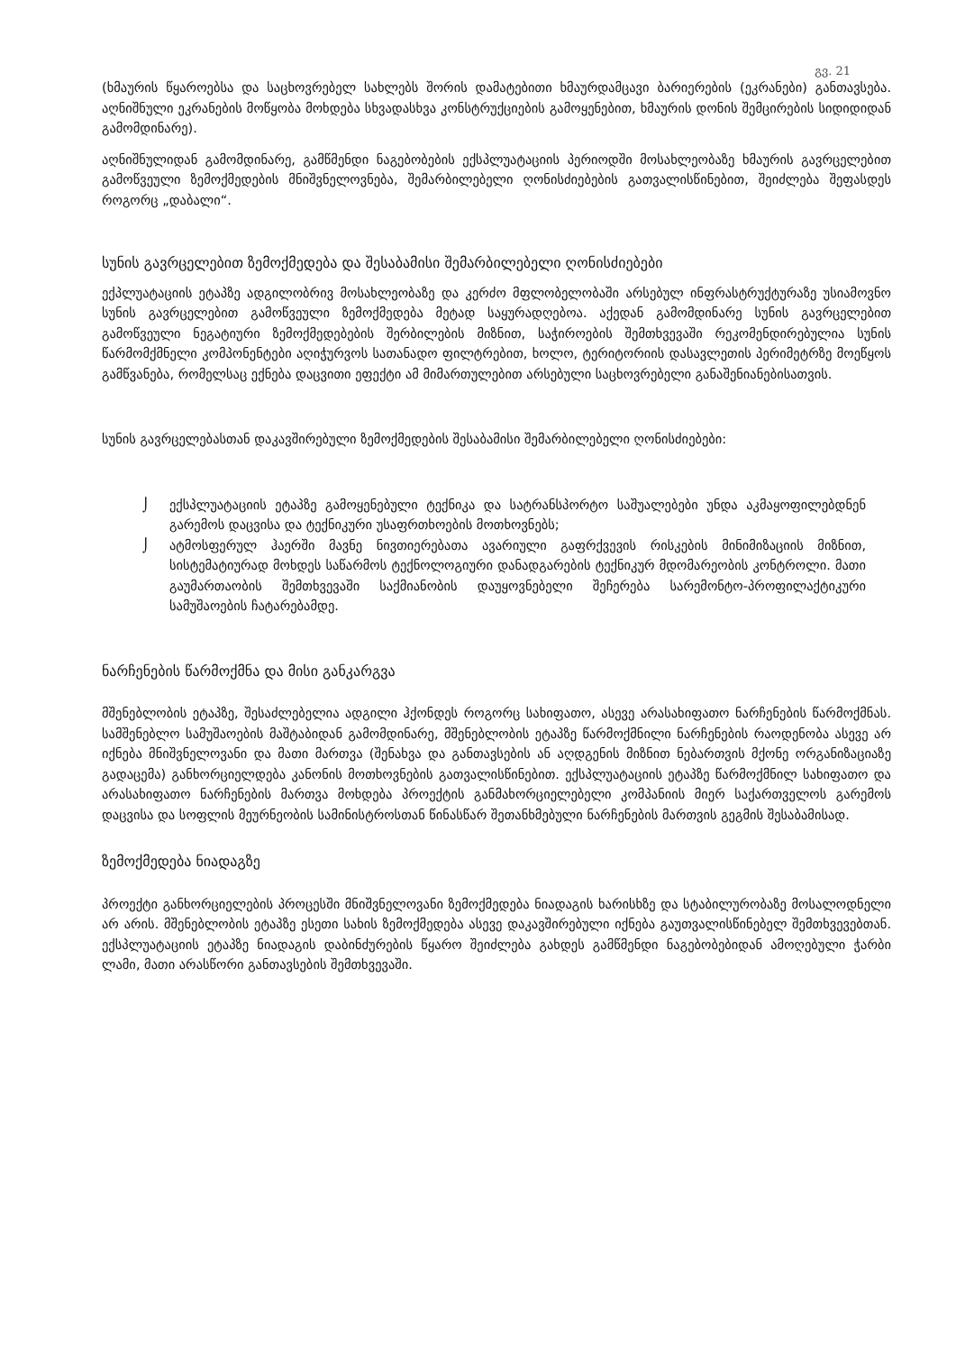გვ. 21
(ხმაურის წყაროებსა და საცხოვრებელ სახლებს შორის დამატებითი ხმაურდამცავი ბარიერების (ეკრანები) განთავსება. აღნიშნული ეკრანების მოწყობა მოხდება სხვადასხვა კონსტრუქციების გამოყენებით, ხმაურის დონის შემცირების სიდიდიდან გამომდინარე).
აღნიშნულიდან გამომდინარე, გამწმენდი ნაგებობების ექსპლუატაციის პერიოდში მოსახლეობაზე ხმაურის გავრცელებით გამოწვეული ზემოქმედების მნიშვნელოვნება, შემარბილებელი ღონისძიებების გათვალისწინებით, შეიძლება შეფასდეს როგორც „დაბალი“.
სუნის გავრცელებით ზემოქმედება და შესაბამისი შემარბილებელი ღონისძიებები
ექპლუატაციის ეტაპზე ადგილობრივ მოსახლეობაზე და კერძო მფლობელობაში არსებულ ინფრასტრუქტურაზე უსიამოვნო სუნის გავრცელებით გამოწვეული ზემოქმედება მეტად საყურადღებოა. აქედან გამომდინარე სუნის გავრცელებით გამოწვეული ნეგატიური ზემოქმედებების შერბილების მიზნით, საჭიროების შემთხვევაში რეკომენდირებულია სუნის წარმომქმნელი კომპონენტები აღიჭურვოს სათანადო ფილტრებით, ხოლო, ტერიტორიის დასავლეთის პერიმეტრზე მოეწყოს გამწვანება, რომელსაც ექნება დაცვითი ეფექტი ამ მიმართულებით არსებული საცხოვრებელი განაშენიანებისათვის.
სუნის გავრცელებასთან დაკავშირებული ზემოქმედების შესაბამისი შემარბილებელი ღონისძიებები:
⌡ ექსპლუატაციის ეტაპზე გამოყენებული ტექნიკა და სატრანსპორტო საშუალებები უნდა აკმაყოფილებდნენ გარემოს დაცვისა და ტექნიკური უსაფრთხოების მოთხოვნებს;
⌡ ატმოსფერულ ჰაერში მავნე ნივთიერებათა ავარიული გაფრქვევის რისკების მინიმიზაციის მიზნით, სისტემატიურად მოხდეს საწარმოს ტექნოლოგიური დანადგარების ტექნიკურ მდომარეობის კონტროლი. მათი გაუმართაობის შემთხვევაში საქმიანობის დაუყოვნებელი შეჩერება სარემონტო-პროფილაქტიკური სამუშაოების ჩატარებამდე.
ნარჩენების წარმოქმნა და მისი განკარგვა
მშენებლობის ეტაპზე, შესაძლებელია ადგილი ჰქონდეს როგორც სახიფათო, ასევე არასახიფათო ნარჩენების წარმოქმნას. სამშენებლო სამუშაოების მაშტაბიდან გამომდინარე, მშენებლობის ეტაპზე წარმოქმნილი ნარჩენების რაოდენობა ასევე არ იქნება მნიშვნელოვანი და მათი მართვა (შენახვა და განთავსების ან აღდგენის მიზნით ნებართვის მქონე ორგანიზაციაზე გადაცემა) განხორციელდება კანონის მოთხოვნების გათვალისწინებით. ექსპლუატაციის ეტაპზე წარმოქმნილ სახიფათო და არასახიფათო ნარჩენების მართვა მოხდება პროექტის განმახორციელებელი კომპანიის მიერ საქართველოს გარემოს დაცვისა და სოფლის მეურნეობის სამინისტროსთან წინასწარ შეთანხმებული ნარჩენების მართვის გეგმის შესაბამისად.
ზემოქმედება ნიადაგზე
პროექტი განხორციელების პროცესში მნიშვნელოვანი ზემოქმედება ნიადაგის ხარისხზე და სტაბილურობაზე მოსალოდნელი არ არის. მშენებლობის ეტაპზე ესეთი სახის ზემოქმედება ასევე დაკავშირებული იქნება გაუთვალისწინებელ შემთხვევებთან. ექსპლუატაციის ეტაპზე ნიადაგის დაბინძურების წყარო შეიძლება გახდეს გამწმენდი ნაგებობებიდან ამოღებული ჭარბი ლამი, მათი არასწორი განთავსების შემთხვევაში.